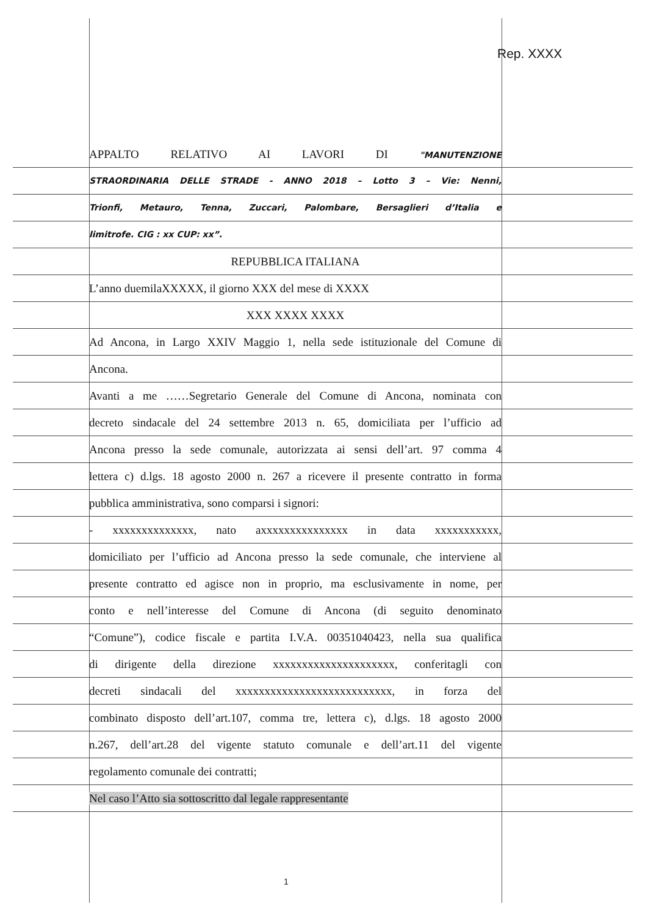Rep. XXXX
APPALTO RELATIVO AI LAVORI DI "MANUTENZIONE
STRAORDINARIA DELLE STRADE - ANNO 2018 – Lotto 3 – Vie: Nenni,
Trionfi, Metauro, Tenna, Zuccari, Palombare, Bersaglieri d’Italia e
limitrofe. CIG : xx CUP: xx”.
REPUBBLICA ITALIANA
L’anno duemilaXXXXX, il giorno XXX del mese di XXXX
XXX XXXX XXXX
Ad Ancona, in Largo XXIV Maggio 1, nella sede istituzionale del Comune di
Ancona.
Avanti a me ……Segretario Generale del Comune di Ancona, nominata con
decreto sindacale del 24 settembre 2013 n. 65, domiciliata per l’ufficio ad
Ancona presso la sede comunale, autorizzata ai sensi dell’art. 97 comma 4
lettera c) d.lgs. 18 agosto 2000 n. 267 a ricevere il presente contratto in forma
pubblica amministrativa, sono comparsi i signori:
- xxxxxxxxxxxxxx, nato axxxxxxxxxxxxxxx in data xxxxxxxxxxx,
domiciliato per l’ufficio ad Ancona presso la sede comunale, che interviene al
presente contratto ed agisce non in proprio, ma esclusivamente in nome, per
conto e nell’interesse del Comune di Ancona (di seguito denominato
“Comune”), codice fiscale e partita I.V.A. 00351040423, nella sua qualifica
di dirigente della direzione xxxxxxxxxxxxxxxxxxxxx, conferitagli con
decreti sindacali del xxxxxxxxxxxxxxxxxxxxxxxxxxx, in forza del
combinato disposto dell’art.107, comma tre, lettera c), d.lgs. 18 agosto 2000
n.267, dell’art.28 del vigente statuto comunale e dell’art.11 del vigente
regolamento comunale dei contratti;
Nel caso l’Atto sia sottoscritto dal legale rappresentante
1